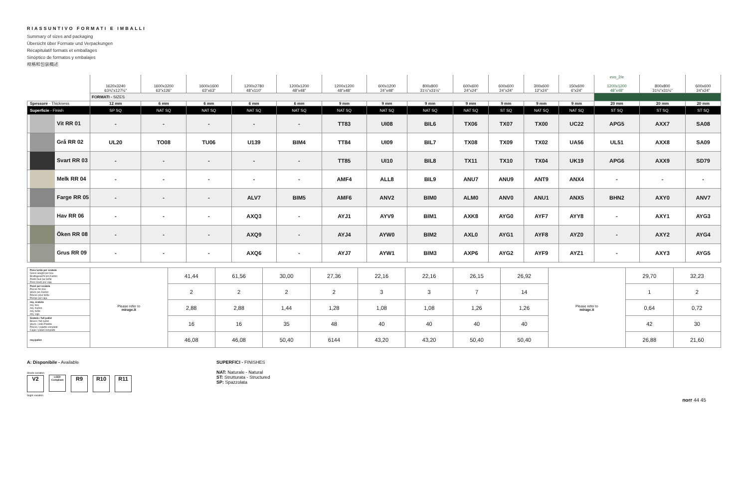RIASSUNTIVO FORMATI E IMBALLI
Summary of sizes and packaging
Übersicht über Formate und Verpackungen
Récapitulatif formats et emballages
Sinóptico de formatos y embalajes
规格和包装概述
| | 1620x3240 63¾”x127½” | 1600x3200 63”x126” | 1600x1600 63”x63” | 1200x2780 48”x110” | 1200x1200 48”x48” | 1200x1200 48”x48” | 600x1200 24”x48” | 800x800 31½”x31½” | 600x600 24”x24” | 600x600 24”x24” | 300x600 12”x24” | 150x600 6”x24” | evo_2/e 1200x1200 48”x48” | 800x800 31½”x31½” | 600x600 24”x24” |
| | FORMATI - SIZES | | | | | | | | | | | | | | |
| Spessore - Thickness | 12 mm | 6 mm | 6 mm | 6 mm | 6 mm | 9 mm | 9 mm | 9 mm | 9 mm | 9 mm | 9 mm | 9 mm | 20 mm | 20 mm | 20 mm |
| Superficie - Finish | SP SQ | NAT SQ | NAT SQ | NAT SQ | NAT SQ | NAT SQ | NAT SQ | NAT SQ | NAT SQ | ST SQ | NAT SQ | NAT SQ | ST SQ | ST SQ | ST SQ |
| Vit RR 01 | - | - | - | - | - | TT83 | UI08 | BIL6 | TX06 | TX07 | TX00 | UC22 | APG5 | AXX7 | SA08 |
| Grå RR 02 | UL20 | TO08 | TU06 | U139 | BIM4 | TT84 | UI09 | BIL7 | TX08 | TX09 | TX02 | UA56 | UL51 | AXX8 | SA09 |
| Svart RR 03 | - | - | - | - | - | TT85 | UI10 | BIL8 | TX11 | TX10 | TX04 | UK19 | APG6 | AXX9 | SD79 |
| Melk RR 04 | - | - | - | - | - | AMF4 | ALL8 | BIL9 | ANU7 | ANU9 | ANT9 | ANX4 | - | - | - |
| Farge RR 05 | - | - | - | ALV7 | BIM5 | AMF6 | ANV2 | BIM0 | ALM0 | ANV0 | ANU1 | ANX5 | BHN2 | AXY0 | ANV7 |
| Hav RR 06 | - | - | - | AXQ3 | - | AYJ1 | AYV9 | BIM1 | AXK8 | AYG0 | AYF7 | AYY8 | - | AXY1 | AYG3 |
| Öken RR 08 | - | - | - | AXQ9 | - | AYJ4 | AYW0 | BIM2 | AXL0 | AYG1 | AYF8 | AYZ0 | - | AXY2 | AYG4 |
| Grus RR 09 | - | - | - | AXQ6 | - | AYJ7 | AYW1 | BIM3 | AXP6 | AYG2 | AYF9 | AYZ1 | - | AXY3 | AYG5 |
| Peso lordo per scatola Gross weight per box Bruttogewicht pro Karton Poids brut par boîte Peso bruto por caja | Please refer to mirage.it | 41,44 | 61,56 | 30,00 | 27,36 | 22,16 | 22,16 | 26,15 | 26,92 | Please refer to mirage.it | 29,70 | 32,23 |
| Pezzi per scatola Pieces for box Stück pro Karton Pièces pour boîte Piezas por caja | | 2 | 2 | 2 | 2 | 3 | 3 | 7 | 14 | | 1 | 2 |
| mq. scatola mq. box mq. Karton mq. boîte mq. caja | | 2,88 | 2,88 | 1,44 | 1,28 | 1,08 | 1,08 | 1,26 | 1,26 | | 0,64 | 0,72 |
| Scatole / full pallet Boxes / full pallet Stuck / volle Palette Pièces / palette complete Cajas / pallet completo | | 16 | 16 | 35 | 48 | 40 | 40 | 40 | 40 | | 42 | 30 |
| mq./pallet | | 46,08 | 46,08 | 50,40 | 6144 | 43,20 | 43,20 | 50,40 | 50,40 | | 26,88 | 21,60 |
A: Disponibile - Available
Shade variation
V2 LEED Compliant R9 R10 R11
Slight variation
SUPERFICI - FINISHES
NAT: Naturale - Natural
ST: Strutturata - Structured
SP: Spazzolata
norr 44 45